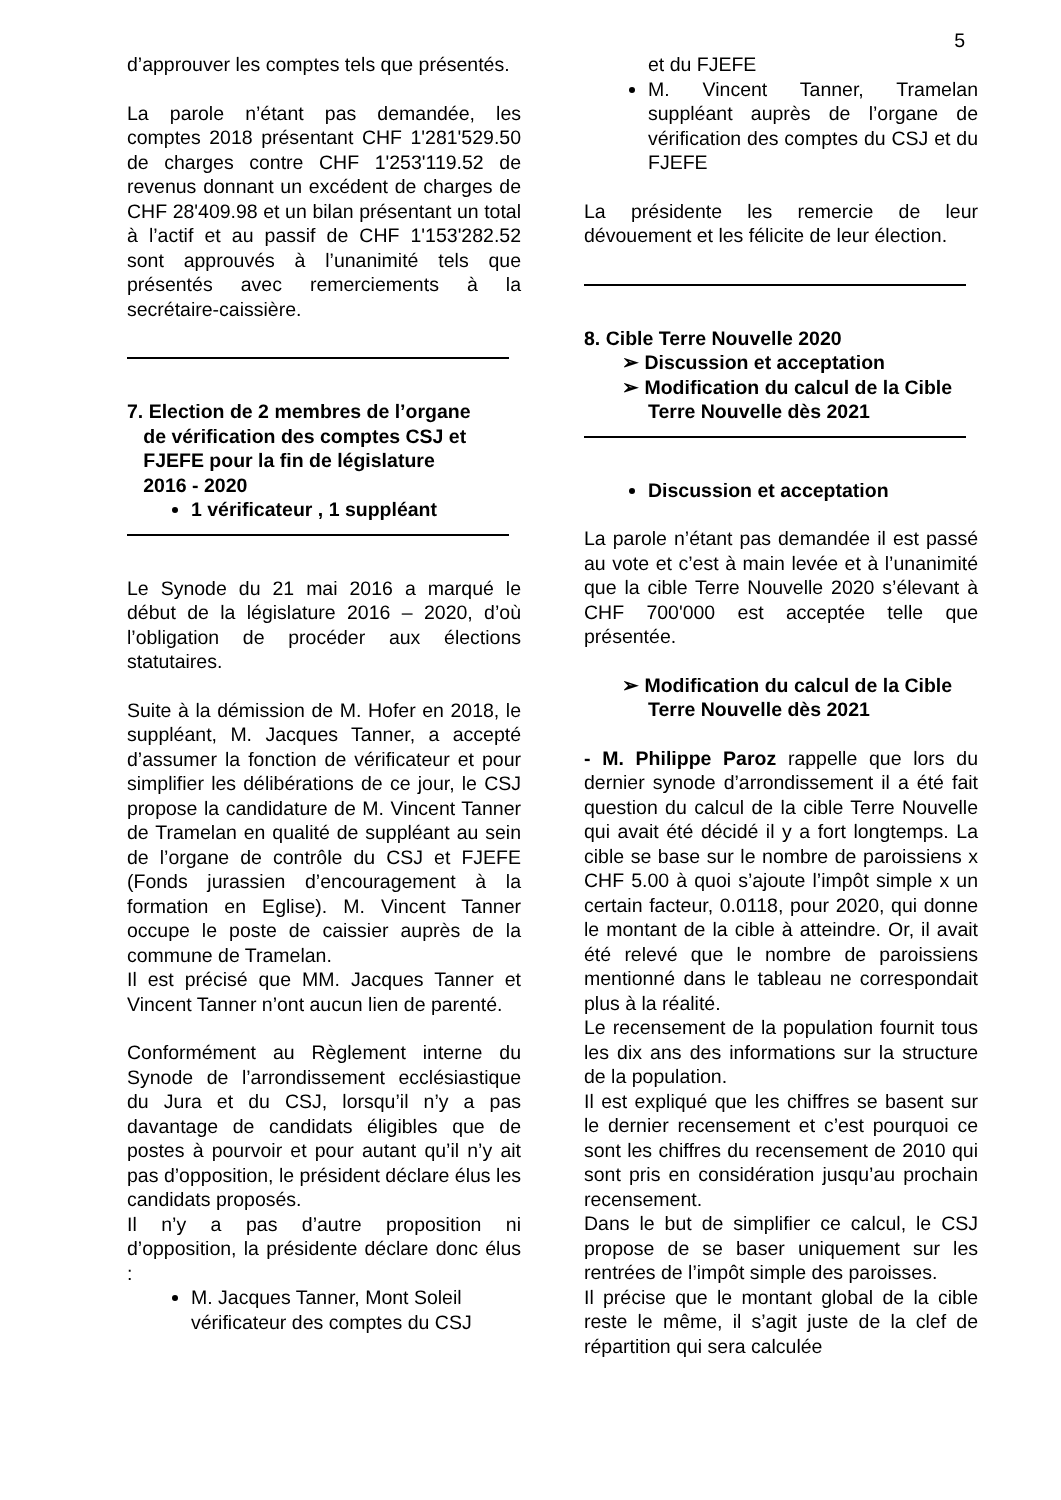5
d’approuver les comptes tels que présentés.
La parole n’étant pas demandée, les comptes 2018 présentant CHF 1'281'529.50 de charges contre CHF 1'253'119.52 de revenus donnant un excédent de charges de CHF 28'409.98 et un bilan présentant un total à l’actif et au passif de CHF 1'153'282.52 sont approuvés à l’unanimité tels que présentés avec remerciements à la secrétaire-caissière.
7. Election de 2 membres de l’organe
de vérification des comptes CSJ et
FJEFE pour la fin de législature
2016 - 2020
1 vérificateur , 1 suppléant
Le Synode du 21 mai 2016 a marqué le début de la législature 2016 – 2020, d’où l’obligation de procéder aux élections statutaires.
Suite à la démission de M. Hofer en 2018, le suppléant, M. Jacques Tanner, a accepté d’assumer la fonction de vérificateur et pour simplifier les délibérations de ce jour, le CSJ propose la candidature de M. Vincent Tanner de Tramelan en qualité de suppléant au sein de l’organe de contrôle du CSJ et FJEFE (Fonds jurassien d’encouragement à la formation en Eglise). M. Vincent Tanner occupe le poste de caissier auprès de la commune de Tramelan.
Il est précisé que MM. Jacques Tanner et Vincent Tanner n’ont aucun lien de parenté.
Conformément au Règlement interne du Synode de l’arrondissement ecclésiastique du Jura et du CSJ, lorsqu’il n’y a pas davantage de candidats éligibles que de postes à pourvoir et pour autant qu’il n’y ait pas d’opposition, le président déclare élus les candidats proposés.
Il n’y a pas d’autre proposition ni d’opposition, la présidente déclare donc élus :
M. Jacques Tanner, Mont Soleil vérificateur des comptes du CSJ
et du FJEFE
M. Vincent Tanner, Tramelan suppléant auprès de l’organe de vérification des comptes du CSJ et du FJEFE
La présidente les remercie de leur dévouement et les félicite de leur élection.
8. Cible Terre Nouvelle 2020
➢ Discussion et acceptation
➢ Modification du calcul de la Cible Terre Nouvelle dès 2021
Discussion et acceptation
La parole n’étant pas demandée il est passé au vote et c’est à main levée et à l’unanimité que la cible Terre Nouvelle 2020 s’élevant à CHF 700'000 est acceptée telle que présentée.
➢ Modification du calcul de la Cible Terre Nouvelle dès 2021
- M. Philippe Paroz rappelle que lors du dernier synode d’arrondissement il a été fait question du calcul de la cible Terre Nouvelle qui avait été décidé il y a fort longtemps. La cible se base sur le nombre de paroissiens x CHF 5.00 à quoi s’ajoute l’impôt simple x un certain facteur, 0.0118, pour 2020, qui donne le montant de la cible à atteindre. Or, il avait été relevé que le nombre de paroissiens mentionné dans le tableau ne correspondait plus à la réalité.
Le recensement de la population fournit tous les dix ans des informations sur la structure de la population.
Il est expliqué que les chiffres se basent sur le dernier recensement et c’est pourquoi ce sont les chiffres du recensement de 2010 qui sont pris en considération jusqu’au prochain recensement.
Dans le but de simplifier ce calcul, le CSJ propose de se baser uniquement sur les rentrées de l’impôt simple des paroisses.
Il précise que le montant global de la cible reste le même, il s’agit juste de la clef de répartition qui sera calculée